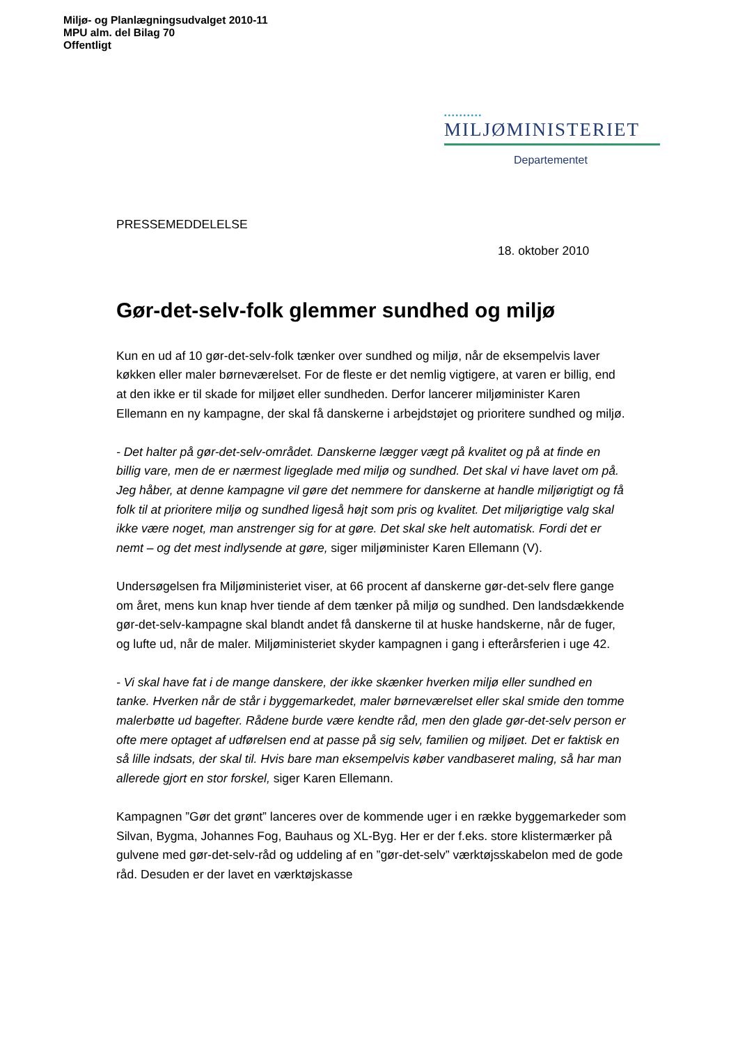Miljø- og Planlægningsudvalget 2010-11
MPU alm. del Bilag 70
Offentligt
••••••••••
MILJØMINISTERIET
Departementet
PRESSEMEDDELELSE
18. oktober 2010
Gør-det-selv-folk glemmer sundhed og miljø
Kun en ud af 10 gør-det-selv-folk tænker over sundhed og miljø, når de eksempelvis laver køkken eller maler børneværelset. For de fleste er det nemlig vigtigere, at varen er billig, end at den ikke er til skade for miljøet eller sundheden. Derfor lancerer miljøminister Karen Ellemann en ny kampagne, der skal få danskerne i arbejdstøjet og prioritere sundhed og miljø.
- Det halter på gør-det-selv-området. Danskerne lægger vægt på kvalitet og på at finde en billig vare, men de er nærmest ligeglade med miljø og sundhed. Det skal vi have lavet om på. Jeg håber, at denne kampagne vil gøre det nemmere for danskerne at handle miljørigtigt og få folk til at prioritere miljø og sundhed ligeså højt som pris og kvalitet. Det miljørigtige valg skal ikke være noget, man anstrenger sig for at gøre. Det skal ske helt automatisk. Fordi det er nemt – og det mest indlysende at gøre, siger miljøminister Karen Ellemann (V).
Undersøgelsen fra Miljøministeriet viser, at 66 procent af danskerne gør-det-selv flere gange om året, mens kun knap hver tiende af dem tænker på miljø og sundhed. Den landsdækkende gør-det-selv-kampagne skal blandt andet få danskerne til at huske handskerne, når de fuger, og lufte ud, når de maler. Miljøministeriet skyder kampagnen i gang i efterårsferien i uge 42.
- Vi skal have fat i de mange danskere, der ikke skænker hverken miljø eller sundhed en tanke. Hverken når de står i byggemarkedet, maler børneværelset eller skal smide den tomme malerbøtte ud bagefter. Rådene burde være kendte råd, men den glade gør-det-selv person er ofte mere optaget af udførelsen end at passe på sig selv, familien og miljøet. Det er faktisk en så lille indsats, der skal til. Hvis bare man eksempelvis køber vandbaseret maling, så har man allerede gjort en stor forskel, siger Karen Ellemann.
Kampagnen ”Gør det grønt” lanceres over de kommende uger i en række byggemarkeder som Silvan, Bygma, Johannes Fog, Bauhaus og XL-Byg. Her er der f.eks. store klistermærker på gulvene med gør-det-selv-råd og uddeling af en ”gør-det-selv” værktøjsskabelon med de gode råd. Desuden er der lavet en værktøjskasse